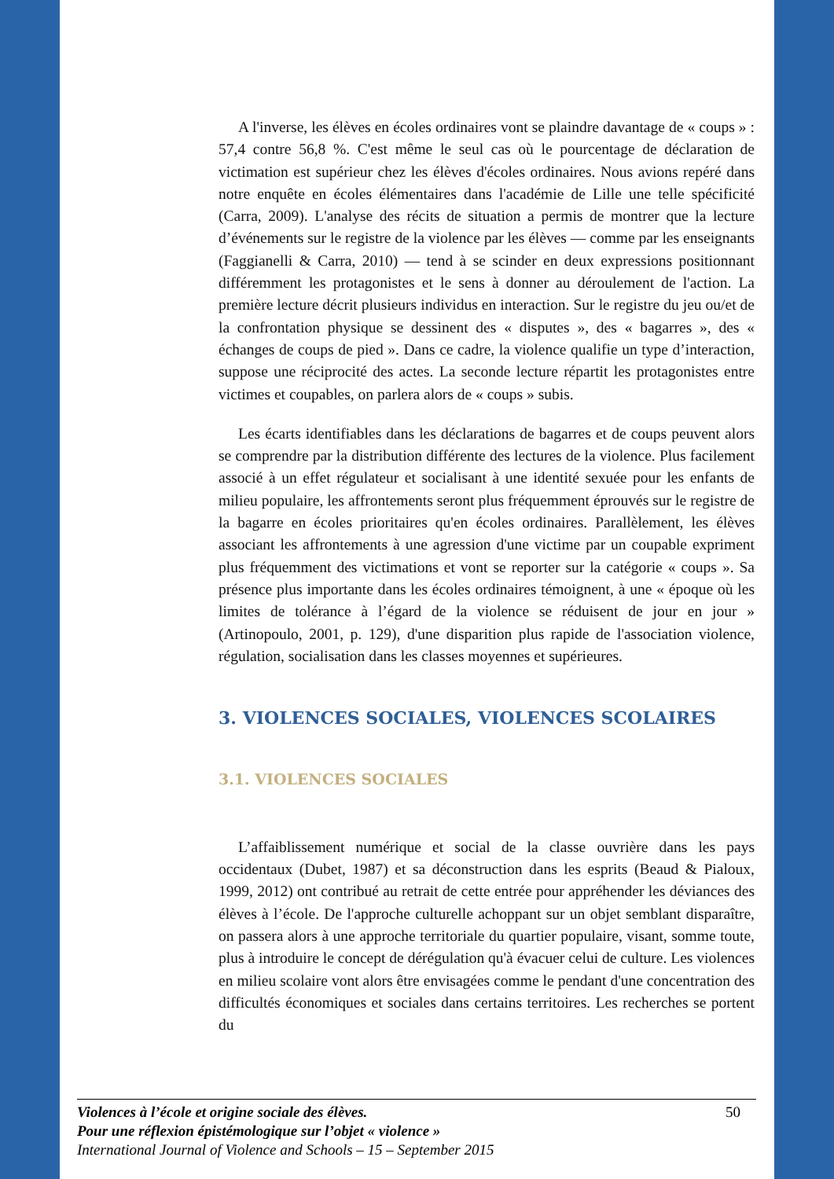A l'inverse, les élèves en écoles ordinaires vont se plaindre davantage de « coups » : 57,4 contre 56,8 %. C'est même le seul cas où le pourcentage de déclaration de victimation est supérieur chez les élèves d'écoles ordinaires. Nous avions repéré dans notre enquête en écoles élémentaires dans l'académie de Lille une telle spécificité (Carra, 2009). L'analyse des récits de situation a permis de montrer que la lecture d’événements sur le registre de la violence par les élèves — comme par les enseignants (Faggianelli & Carra, 2010) — tend à se scinder en deux expressions positionnant différemment les protagonistes et le sens à donner au déroulement de l'action. La première lecture décrit plusieurs individus en interaction. Sur le registre du jeu ou/et de la confrontation physique se dessinent des « disputes », des « bagarres », des « échanges de coups de pied ». Dans ce cadre, la violence qualifie un type d’interaction, suppose une réciprocité des actes. La seconde lecture répartit les protagonistes entre victimes et coupables, on parlera alors de « coups » subis.
Les écarts identifiables dans les déclarations de bagarres et de coups peuvent alors se comprendre par la distribution différente des lectures de la violence. Plus facilement associé à un effet régulateur et socialisant à une identité sexuée pour les enfants de milieu populaire, les affrontements seront plus fréquemment éprouvés sur le registre de la bagarre en écoles prioritaires qu'en écoles ordinaires. Parallèlement, les élèves associant les affrontements à une agression d'une victime par un coupable expriment plus fréquemment des victimations et vont se reporter sur la catégorie « coups ». Sa présence plus importante dans les écoles ordinaires témoignent, à une « époque où les limites de tolérance à l’égard de la violence se réduisent de jour en jour » (Artinopoulo, 2001, p. 129), d'une disparition plus rapide de l'association violence, régulation, socialisation dans les classes moyennes et supérieures.
3. VIOLENCES SOCIALES, VIOLENCES SCOLAIRES
3.1. VIOLENCES SOCIALES
L’affaiblissement numérique et social de la classe ouvrière dans les pays occidentaux (Dubet, 1987) et sa déconstruction dans les esprits (Beaud & Pialoux, 1999, 2012) ont contribué au retrait de cette entrée pour appréhender les déviances des élèves à l’école. De l'approche culturelle achoppant sur un objet semblant disparaître, on passera alors à une approche territoriale du quartier populaire, visant, somme toute, plus à introduire le concept de dérégulation qu'à évacuer celui de culture. Les violences en milieu scolaire vont alors être envisagées comme le pendant d'une concentration des difficultés économiques et sociales dans certains territoires. Les recherches se portent du
50 Violences à l’école et origine sociale des élèves.
Pour une réflexion épistémologique sur l’objet « violence »
International Journal of Violence and Schools – 15 – September 2015